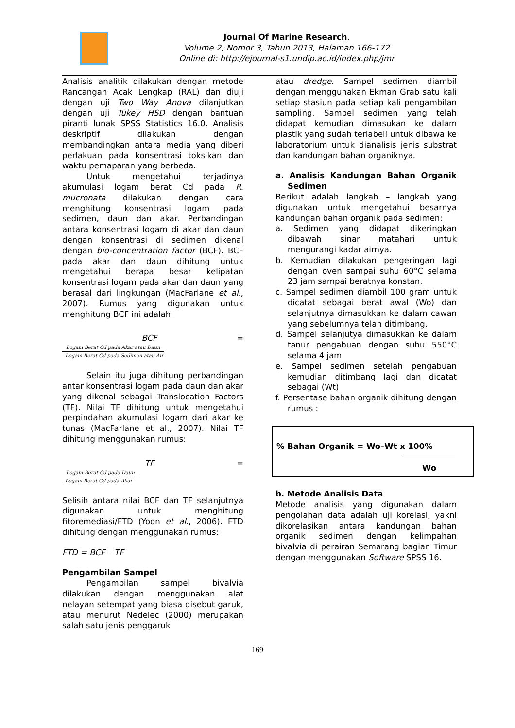Journal Of Marine Research.
Volume 2, Nomor 3, Tahun 2013, Halaman 166-172
Online di: http://ejournal-s1.undip.ac.id/index.php/jmr
Analisis analitik dilakukan dengan metode Rancangan Acak Lengkap (RAL) dan diuji dengan uji Two Way Anova dilanjutkan dengan uji Tukey HSD dengan bantuan piranti lunak SPSS Statistics 16.0. Analisis deskriptif dilakukan dengan membandingkan antara media yang diberi perlakuan pada konsentrasi toksikan dan waktu pemaparan yang berbeda.
Untuk mengetahui terjadinya akumulasi logam berat Cd pada R. mucronata dilakukan dengan cara menghitung konsentrasi logam pada sedimen, daun dan akar. Perbandingan antara konsentrasi logam di akar dan daun dengan konsentrasi di sedimen dikenal dengan bio-concentration factor (BCF). BCF pada akar dan daun dihitung untuk mengetahui berapa besar kelipatan konsentrasi logam pada akar dan daun yang berasal dari lingkungan (MacFarlane et al., 2007). Rumus yang digunakan untuk menghitung BCF ini adalah:
BCF =
Logam Berat Cd pada Akar atau Daun
Logam Berat Cd pada Sedimen atau Air
Selain itu juga dihitung perbandingan antar konsentrasi logam pada daun dan akar yang dikenal sebagai Translocation Factors (TF). Nilai TF dihitung untuk mengetahui perpindahan akumulasi logam dari akar ke tunas (MacFarlane et al., 2007). Nilai TF dihitung menggunakan rumus:
TF =
Logam Berat Cd pada Daun
Logam Berat Cd pada Akar
Selisih antara nilai BCF dan TF selanjutnya digunakan untuk menghitung fitoremediasi/FTD (Yoon et al., 2006). FTD dihitung dengan menggunakan rumus:
FTD = BCF – TF
Pengambilan Sampel
Pengambilan sampel bivalvia dilakukan dengan menggunakan alat nelayan setempat yang biasa disebut garuk, atau menurut Nedelec (2000) merupakan salah satu jenis penggaruk
atau dredge. Sampel sedimen diambil dengan menggunakan Ekman Grab satu kali setiap stasiun pada setiap kali pengambilan sampling. Sampel sedimen yang telah didapat kemudian dimasukan ke dalam plastik yang sudah terlabeli untuk dibawa ke laboratorium untuk dianalisis jenis substrat dan kandungan bahan organiknya.
a. Analisis Kandungan Bahan Organik Sedimen
Berikut adalah langkah – langkah yang digunakan untuk mengetahui besarnya kandungan bahan organik pada sedimen:
a. Sedimen yang didapat dikeringkan dibawah sinar matahari untuk mengurangi kadar airnya.
b. Kemudian dilakukan pengeringan lagi dengan oven sampai suhu 60°C selama 23 jam sampai beratnya konstan.
c. Sampel sedimen diambil 100 gram untuk dicatat sebagai berat awal (Wo) dan selanjutnya dimasukkan ke dalam cawan yang sebelumnya telah ditimbang.
d. Sampel selanjutya dimasukkan ke dalam tanur pengabuan dengan suhu 550°C selama 4 jam
e. Sampel sedimen setelah pengabuan kemudian ditimbang lagi dan dicatat sebagai (Wt)
f. Persentase bahan organik dihitung dengan rumus :
% Bahan Organik = Wo–Wt x 100%
Wo
b. Metode Analisis Data
Metode analisis yang digunakan dalam pengolahan data adalah uji korelasi, yakni dikorelasikan antara kandungan bahan organik sedimen dengan kelimpahan bivalvia di perairan Semarang bagian Timur dengan menggunakan Software SPSS 16.
169